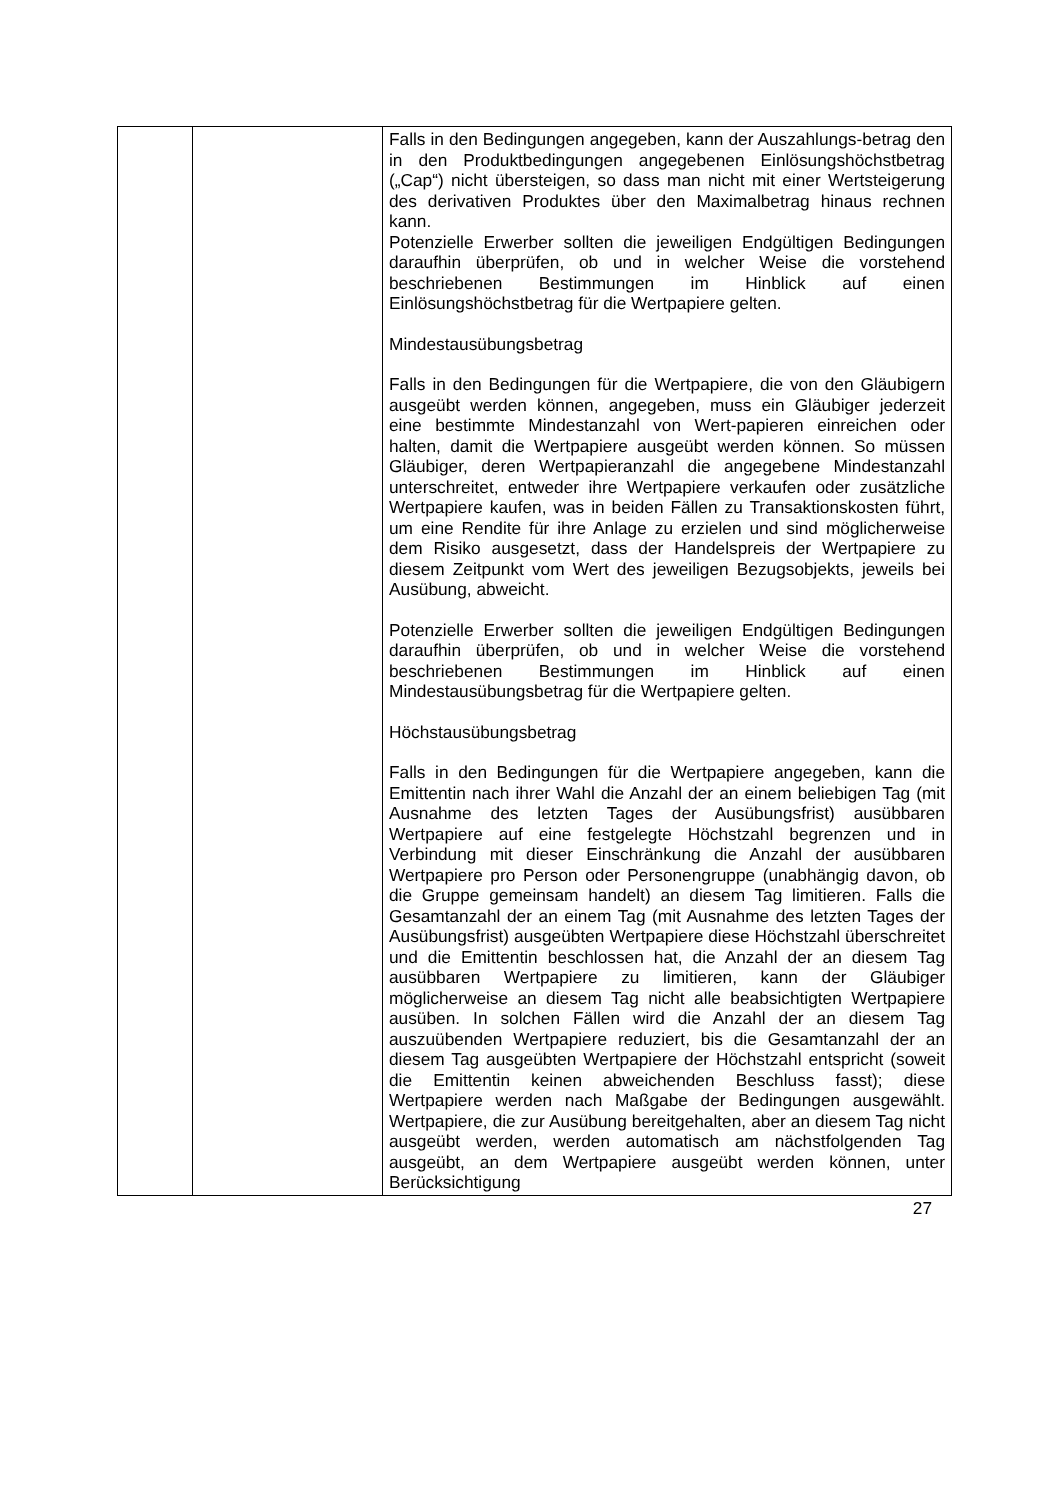| | | Falls in den Bedingungen angegeben, kann der Auszahlungs-betrag den in den Produktbedingungen angegebenen Einlösungshöchstbetrag („Cap“) nicht übersteigen, so dass man nicht mit einer Wertsteigerung des derivativen Produktes über den Maximalbetrag hinaus rechnen kann. Potenzielle Erwerber sollten die jeweiligen Endgültigen Bedingungen daraufhin überprüfen, ob und in welcher Weise die vorstehend beschriebenen Bestimmungen im Hinblick auf einen Einlösungshöchstbetrag für die Wertpapiere gelten. Mindestausübungsbetrag Falls in den Bedingungen für die Wertpapiere, die von den Gläubigern ausgeübt werden können, angegeben, muss ein Gläubiger jederzeit eine bestimmte Mindestanzahl von Wert-papieren einreichen oder halten, damit die Wertpapiere ausgeübt werden können. So müssen Gläubiger, deren Wertpapieranzahl die angegebene Mindestanzahl unterschreitet, entweder ihre Wertpapiere verkaufen oder zusätzliche Wertpapiere kaufen, was in beiden Fällen zu Transaktionskosten führt, um eine Rendite für ihre Anlage zu erzielen und sind möglicherweise dem Risiko ausgesetzt, dass der Handelspreis der Wertpapiere zu diesem Zeitpunkt vom Wert des jeweiligen Bezugsobjekts, jeweils bei Ausübung, abweicht. Potenzielle Erwerber sollten die jeweiligen Endgültigen Bedingungen daraufhin überprüfen, ob und in welcher Weise die vorstehend beschriebenen Bestimmungen im Hinblick auf einen Mindestausübungsbetrag für die Wertpapiere gelten. Höchstausübungsbetrag Falls in den Bedingungen für die Wertpapiere angegeben, kann die Emittentin nach ihrer Wahl die Anzahl der an einem beliebigen Tag (mit Ausnahme des letzten Tages der Ausübungsfrist) ausübbaren Wertpapiere auf eine festgelegte Höchstzahl begrenzen und in Verbindung mit dieser Einschränkung die Anzahl der ausübbaren Wertpapiere pro Person oder Personengruppe (unabhängig davon, ob die Gruppe gemeinsam handelt) an diesem Tag limitieren. Falls die Gesamtanzahl der an einem Tag (mit Ausnahme des letzten Tages der Ausübungsfrist) ausgeübten Wertpapiere diese Höchstzahl überschreitet und die Emittentin beschlossen hat, die Anzahl der an diesem Tag ausübbaren Wertpapiere zu limitieren, kann der Gläubiger möglicherweise an diesem Tag nicht alle beabsichtigten Wertpapiere ausüben. In solchen Fällen wird die Anzahl der an diesem Tag auszuübenden Wertpapiere reduziert, bis die Gesamtanzahl der an diesem Tag ausgeübten Wertpapiere der Höchstzahl entspricht (soweit die Emittentin keinen abweichenden Beschluss fasst); diese Wertpapiere werden nach Maßgabe der Bedingungen ausgewählt. Wertpapiere, die zur Ausübung bereitgehalten, aber an diesem Tag nicht ausgeübt werden, werden automatisch am nächstfolgenden Tag ausgeübt, an dem Wertpapiere ausgeübt werden können, unter Berücksichtigung |
27